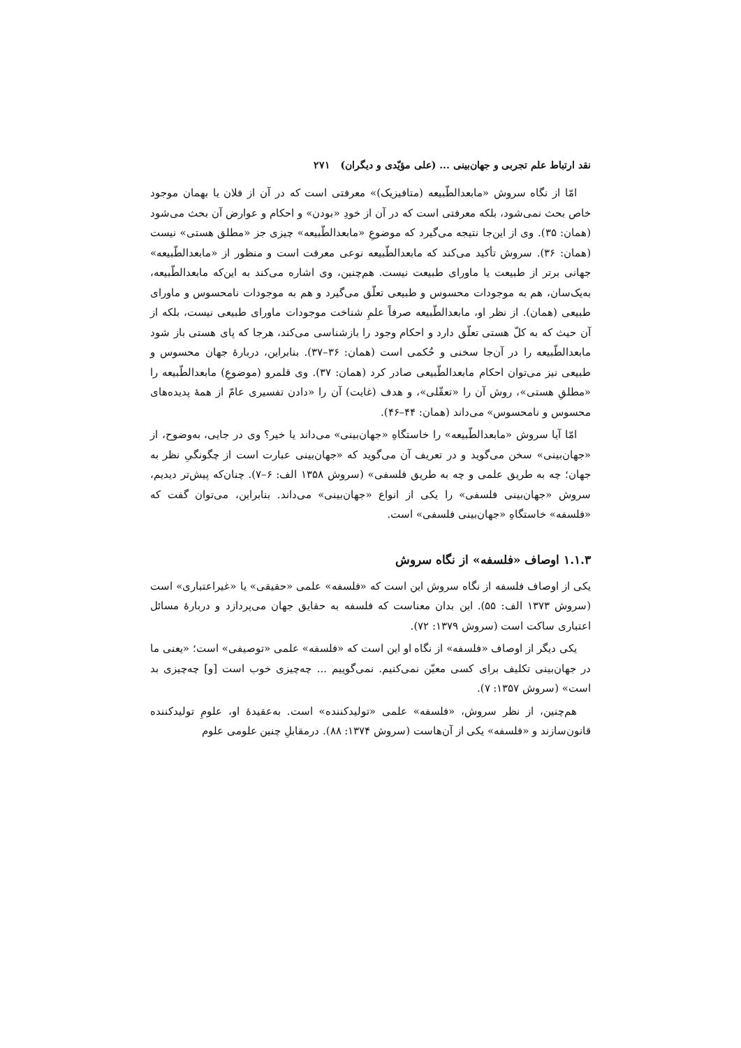نقد ارتباط علم تجربی و جهان‌بینی ... (علی مؤیّدی و دیگران) ۲۷۱
امّا از نگاه سروش «مابعدالطّبیعه (متافیزیک)» معرفتی است که در آن از فلان یا بهمان موجود خاص بحث نمی‌شود، بلکه معرفتی است که در آن از خودِ «بودن» و احکام و عوارض آن بحث می‌شود (همان: ۳۵). وی از این‌جا نتیجه می‌گیرد که موضوعِ «مابعدالطّبیعه» چیزی جز «مطلق هستی» نیست (همان: ۳۶). سروش تأکید می‌کند که مابعدالطّبیعه نوعی معرفت است و منظور از «مابعدالطّبیعه» جهانی برتر از طبیعت یا ماورای طبیعت نیست. هم‌چنین، وی اشاره می‌کند به این‌که مابعدالطّبیعه، به‌یک‌سان، هم به موجودات محسوس و طبیعی تعلّق می‌گیرد و هم به موجودات نامحسوس و ماورای طبیعی (همان). از نظر او، مابعدالطّبیعه صرفاً علمِ شناخت موجودات ماورای طبیعی نیست، بلکه از آن حیث که به کلّ هستی تعلّق دارد و احکام وجود را بازشناسی می‌کند، هرجا که پای هستی باز شود مابعدالطّبیعه را در آن‌جا سخنی و حُکمی است (همان: ۳۶–۳۷). بنابراین، دربارۀ جهان محسوس و طبیعی نیز می‌توان احکام مابعدالطّبیعی صادر کرد (همان: ۳۷). وی قلمرو (موضوعِ) مابعدالطّبیعه را «مطلقِ هستی»، روش آن را «تعقّلی»، و هدف (غایت) آن را «دادن تفسیری عامّ از همۀ پدیده‌های محسوس و نامحسوس» می‌داند (همان: ۴۴–۴۶).
امّا آیا سروش «مابعدالطّبیعه» را خاستگاهِ «جهان‌بینی» می‌داند یا خیر؟ وی در جایی، به‌وضوح، از «جهان‌بینی» سخن می‌گوید و در تعریف آن می‌گوید که «جهان‌بینی عبارت است از چگونگیِ نظر به جهان؛ چه به طریق علمی و چه به طریق فلسفی» (سروش ۱۳۵۸ الف: ۶–۷). چنان‌که پیش‌تر دیدیم، سروش «جهان‌بینی فلسفی» را یکی از انواع «جهان‌بینی» می‌داند. بنابراین، می‌توان گفت که «فلسفه» خاستگاهِ «جهان‌بینی فلسفی» است.
۱.۱.۳ اوصاف «فلسفه» از نگاه سروش
یکی از اوصاف فلسفه از نگاه سروش این است که «فلسفه» علمی «حقیقی» یا «غیراعتباری» است (سروش ۱۳۷۳ الف: ۵۵). این بدان معناست که فلسفه به حقایق جهان می‌پردازد و دربارۀ مسائل اعتباری ساکت است (سروش ۱۳۷۹: ۷۲).
یکی دیگر از اوصاف «فلسفه» از نگاه او این است که «فلسفه» علمی «توصیفی» است؛ «یعنی ما در جهان‌بینی تکلیف برای کسی معیّن نمی‌کنیم. نمی‌گوییم ... چه‌چیزی خوب است [و] چه‌چیزی بد است» (سروش ۱۳۵۷: ۷).
هم‌چنین، از نظر سروش، «فلسفه» علمی «تولیدکننده» است. به‌عقیدۀ او، علومِ تولیدکننده قانون‌سازند و «فلسفه» یکی از آن‌هاست (سروش ۱۳۷۴: ۸۸). درمقابلِ چنین علومی علوم